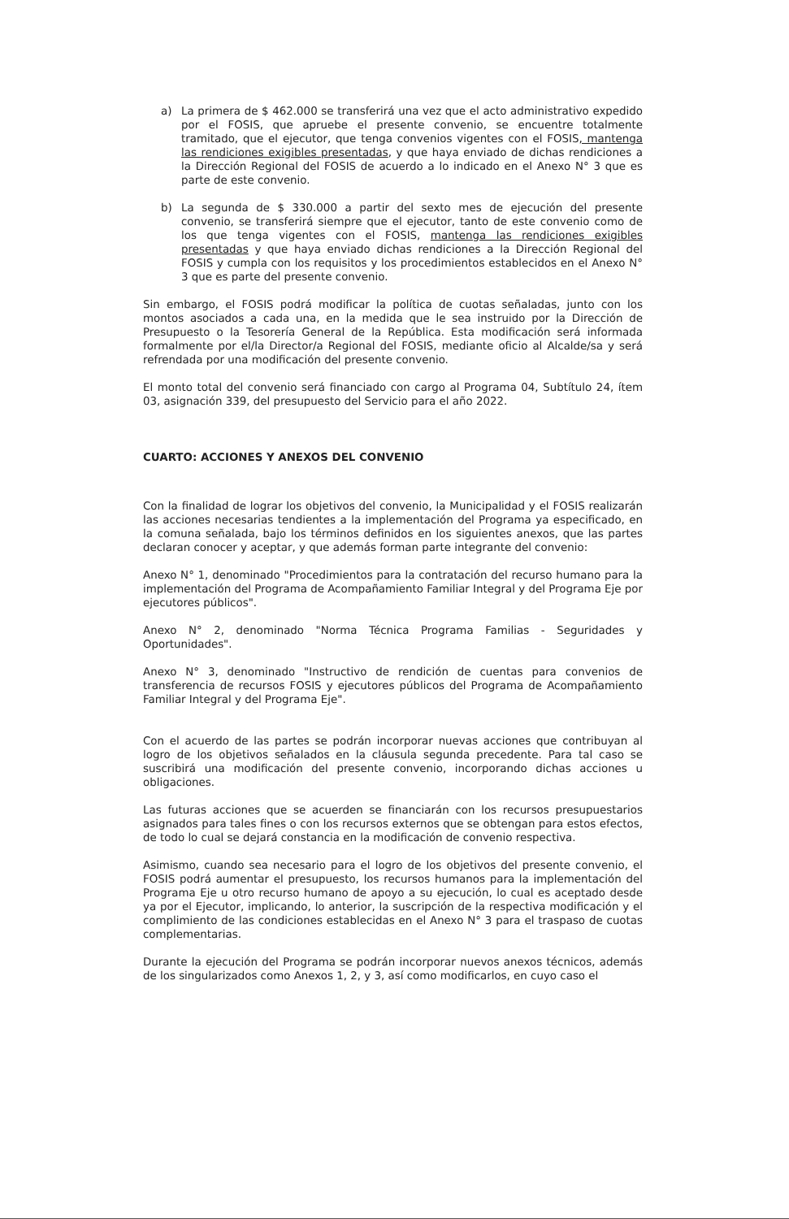a) La primera de $ 462.000 se transferirá una vez que el acto administrativo expedido por el FOSIS, que apruebe el presente convenio, se encuentre totalmente tramitado, que el ejecutor, que tenga convenios vigentes con el FOSIS, mantenga las rendiciones exigibles presentadas, y que haya enviado de dichas rendiciones a la Dirección Regional del FOSIS de acuerdo a lo indicado en el Anexo N° 3 que es parte de este convenio.
b) La segunda de $ 330.000 a partir del sexto mes de ejecución del presente convenio, se transferirá siempre que el ejecutor, tanto de este convenio como de los que tenga vigentes con el FOSIS, mantenga las rendiciones exigibles presentadas y que haya enviado dichas rendiciones a la Dirección Regional del FOSIS y cumpla con los requisitos y los procedimientos establecidos en el Anexo N° 3 que es parte del presente convenio.
Sin embargo, el FOSIS podrá modificar la política de cuotas señaladas, junto con los montos asociados a cada una, en la medida que le sea instruido por la Dirección de Presupuesto o la Tesorería General de la República. Esta modificación será informada formalmente por el/la Director/a Regional del FOSIS, mediante oficio al Alcalde/sa y será refrendada por una modificación del presente convenio.
El monto total del convenio será financiado con cargo al Programa 04, Subtítulo 24, ítem 03, asignación 339, del presupuesto del Servicio para el año 2022.
CUARTO: ACCIONES Y ANEXOS DEL CONVENIO
Con la finalidad de lograr los objetivos del convenio, la Municipalidad y el FOSIS realizarán las acciones necesarias tendientes a la implementación del Programa ya especificado, en la comuna señalada, bajo los términos definidos en los siguientes anexos, que las partes declaran conocer y aceptar, y que además forman parte integrante del convenio:
Anexo N° 1, denominado "Procedimientos para la contratación del recurso humano para la implementación del Programa de Acompañamiento Familiar Integral y del Programa Eje por ejecutores públicos".
Anexo N° 2, denominado "Norma Técnica Programa Familias - Seguridades y Oportunidades".
Anexo N° 3, denominado "Instructivo de rendición de cuentas para convenios de transferencia de recursos FOSIS y ejecutores públicos del Programa de Acompañamiento Familiar Integral y del Programa Eje".
Con el acuerdo de las partes se podrán incorporar nuevas acciones que contribuyan al logro de los objetivos señalados en la cláusula segunda precedente. Para tal caso se suscribirá una modificación del presente convenio, incorporando dichas acciones u obligaciones.
Las futuras acciones que se acuerden se financiarán con los recursos presupuestarios asignados para tales fines o con los recursos externos que se obtengan para estos efectos, de todo lo cual se dejará constancia en la modificación de convenio respectiva.
Asimismo, cuando sea necesario para el logro de los objetivos del presente convenio, el FOSIS podrá aumentar el presupuesto, los recursos humanos para la implementación del Programa Eje u otro recurso humano de apoyo a su ejecución, lo cual es aceptado desde ya por el Ejecutor, implicando, lo anterior, la suscripción de la respectiva modificación y el complimiento de las condiciones establecidas en el Anexo N° 3 para el traspaso de cuotas complementarias.
Durante la ejecución del Programa se podrán incorporar nuevos anexos técnicos, además de los singularizados como Anexos 1, 2, y 3, así como modificarlos, en cuyo caso el